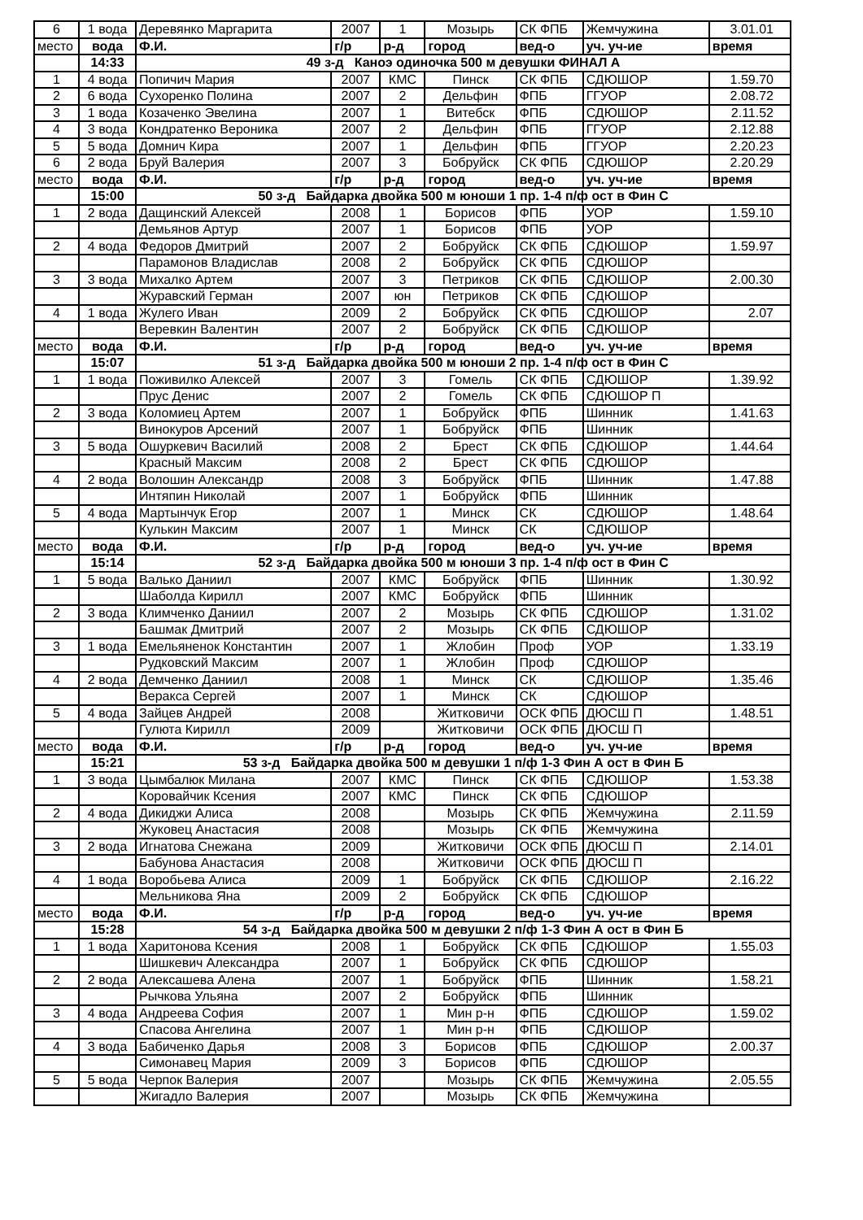| 6 | 1 вода | Деревянко Маргарита | 2007 | 1 | Мозырь | СК ФПБ | Жемчужина | 3.01.01 |
| место | вода | Ф.И. | г/р | р-д | город | вед-о | уч. уч-ие | время |
| | 14:33 | 49 з-д Каноэ одиночка 500 м девушки ФИНАЛ А | | | | | | |
| 1 | 4 вода | Попичич Мария | 2007 | КМС | Пинск | СК ФПБ | СДЮШОР | 1.59.70 |
| 2 | 6 вода | Сухоренко Полина | 2007 | 2 | Дельфин | ФПБ | ГГУОР | 2.08.72 |
| 3 | 1 вода | Козаченко Эвелина | 2007 | 1 | Витебск | ФПБ | СДЮШОР | 2.11.52 |
| 4 | 3 вода | Кондратенко Вероника | 2007 | 2 | Дельфин | ФПБ | ГГУОР | 2.12.88 |
| 5 | 5 вода | Домнич Кира | 2007 | 1 | Дельфин | ФПБ | ГГУОР | 2.20.23 |
| 6 | 2 вода | Бруй Валерия | 2007 | 3 | Бобруйск | СК ФПБ | СДЮШОР | 2.20.29 |
| место | вода | Ф.И. | г/р | р-д | город | вед-о | уч. уч-ие | время |
| | 15:00 | 50 з-д Байдарка двойка 500 м юноши 1 пр. 1-4 п/ф ост в Фин С | | | | | | |
| 1 | 2 вода | Дащинский Алексей | 2008 | 1 | Борисов | ФПБ | УОР | 1.59.10 |
| | | Демьянов Артур | 2007 | 1 | Борисов | ФПБ | УОР | |
| 2 | 4 вода | Федоров Дмитрий | 2007 | 2 | Бобруйск | СК ФПБ | СДЮШОР | 1.59.97 |
| | | Парамонов Владислав | 2008 | 2 | Бобруйск | СК ФПБ | СДЮШОР | |
| 3 | 3 вода | Михалко Артем | 2007 | 3 | Петриков | СК ФПБ | СДЮШОР | 2.00.30 |
| | | Журавский Герман | 2007 | юн | Петриков | СК ФПБ | СДЮШОР | |
| 4 | 1 вода | Жулего Иван | 2009 | 2 | Бобруйск | СК ФПБ | СДЮШОР | 2.07 |
| | | Веревкин Валентин | 2007 | 2 | Бобруйск | СК ФПБ | СДЮШОР | |
| место | вода | Ф.И. | г/р | р-д | город | вед-о | уч. уч-ие | время |
| | 15:07 | 51 з-д Байдарка двойка 500 м юноши 2 пр. 1-4 п/ф ост в Фин С | | | | | | |
| 1 | 1 вода | Поживилко Алексей | 2007 | 3 | Гомель | СК ФПБ | СДЮШОР | 1.39.92 |
| | | Прус Денис | 2007 | 2 | Гомель | СК ФПБ | СДЮШОР П | |
| 2 | 3 вода | Коломиец Артем | 2007 | 1 | Бобруйск | ФПБ | Шинник | 1.41.63 |
| | | Винокуров Арсений | 2007 | 1 | Бобруйск | ФПБ | Шинник | |
| 3 | 5 вода | Ошуркевич Василий | 2008 | 2 | Брест | СК ФПБ | СДЮШОР | 1.44.64 |
| | | Красный Максим | 2008 | 2 | Брест | СК ФПБ | СДЮШОР | |
| 4 | 2 вода | Волошин Александр | 2008 | 3 | Бобруйск | ФПБ | Шинник | 1.47.88 |
| | | Интяпин Николай | 2007 | 1 | Бобруйск | ФПБ | Шинник | |
| 5 | 4 вода | Мартынчук Егор | 2007 | 1 | Минск | СК | СДЮШОР | 1.48.64 |
| | | Кулькин Максим | 2007 | 1 | Минск | СК | СДЮШОР | |
| место | вода | Ф.И. | г/р | р-д | город | вед-о | уч. уч-ие | время |
| | 15:14 | 52 з-д Байдарка двойка 500 м юноши 3 пр. 1-4 п/ф ост в Фин С | | | | | | |
| 1 | 5 вода | Валько Даниил | 2007 | КМС | Бобруйск | ФПБ | Шинник | 1.30.92 |
| | | Шаболда Кирилл | 2007 | КМС | Бобруйск | ФПБ | Шинник | |
| 2 | 3 вода | Климченко Даниил | 2007 | 2 | Мозырь | СК ФПБ | СДЮШОР | 1.31.02 |
| | | Башмак Дмитрий | 2007 | 2 | Мозырь | СК ФПБ | СДЮШОР | |
| 3 | 1 вода | Емельяненок Константин | 2007 | 1 | Жлобин | Проф | УОР | 1.33.19 |
| | | Рудковский Максим | 2007 | 1 | Жлобин | Проф | СДЮШОР | |
| 4 | 2 вода | Демченко Даниил | 2008 | 1 | Минск | СК | СДЮШОР | 1.35.46 |
| | | Веракса Сергей | 2007 | 1 | Минск | СК | СДЮШОР | |
| 5 | 4 вода | Зайцев Андрей | 2008 | | Житковичи | ОСК ФПБ | ДЮСШ П | 1.48.51 |
| | | Гулюта Кирилл | 2009 | | Житковичи | ОСК ФПБ | ДЮСШ П | |
| место | вода | Ф.И. | г/р | р-д | город | вед-о | уч. уч-ие | время |
| | 15:21 | 53 з-д Байдарка двойка 500 м девушки 1 п/ф 1-3 Фин А ост в Фин Б | | | | | | |
| 1 | 3 вода | Цымбалюк Милана | 2007 | КМС | Пинск | СК ФПБ | СДЮШОР | 1.53.38 |
| | | Коровайчик Ксения | 2007 | КМС | Пинск | СК ФПБ | СДЮШОР | |
| 2 | 4 вода | Дикиджи Алиса | 2008 | | Мозырь | СК ФПБ | Жемчужина | 2.11.59 |
| | | Жуковец Анастасия | 2008 | | Мозырь | СК ФПБ | Жемчужина | |
| 3 | 2 вода | Игнатова Снежана | 2009 | | Житковичи | ОСК ФПБ | ДЮСШ П | 2.14.01 |
| | | Бабунова Анастасия | 2008 | | Житковичи | ОСК ФПБ | ДЮСШ П | |
| 4 | 1 вода | Воробьева Алиса | 2009 | 1 | Бобруйск | СК ФПБ | СДЮШОР | 2.16.22 |
| | | Мельникова Яна | 2009 | 2 | Бобруйск | СК ФПБ | СДЮШОР | |
| место | вода | Ф.И. | г/р | р-д | город | вед-о | уч. уч-ие | время |
| | 15:28 | 54 з-д Байдарка двойка 500 м девушки 2 п/ф 1-3 Фин А ост в Фин Б | | | | | | |
| 1 | 1 вода | Харитонова Ксения | 2008 | 1 | Бобруйск | СК ФПБ | СДЮШОР | 1.55.03 |
| | | Шишкевич Александра | 2007 | 1 | Бобруйск | СК ФПБ | СДЮШОР | |
| 2 | 2 вода | Алексашева Алена | 2007 | 1 | Бобруйск | ФПБ | Шинник | 1.58.21 |
| | | Рычкова Ульяна | 2007 | 2 | Бобруйск | ФПБ | Шинник | |
| 3 | 4 вода | Андреева София | 2007 | 1 | Мин р-н | ФПБ | СДЮШОР | 1.59.02 |
| | | Спасова Ангелина | 2007 | 1 | Мин р-н | ФПБ | СДЮШОР | |
| 4 | 3 вода | Бабиченко Дарья | 2008 | 3 | Борисов | ФПБ | СДЮШОР | 2.00.37 |
| | | Симонавец Мария | 2009 | 3 | Борисов | ФПБ | СДЮШОР | |
| 5 | 5 вода | Черпок Валерия | 2007 | | Мозырь | СК ФПБ | Жемчужина | 2.05.55 |
| | | Жигадло Валерия | 2007 | | Мозырь | СК ФПБ | Жемчужина | |